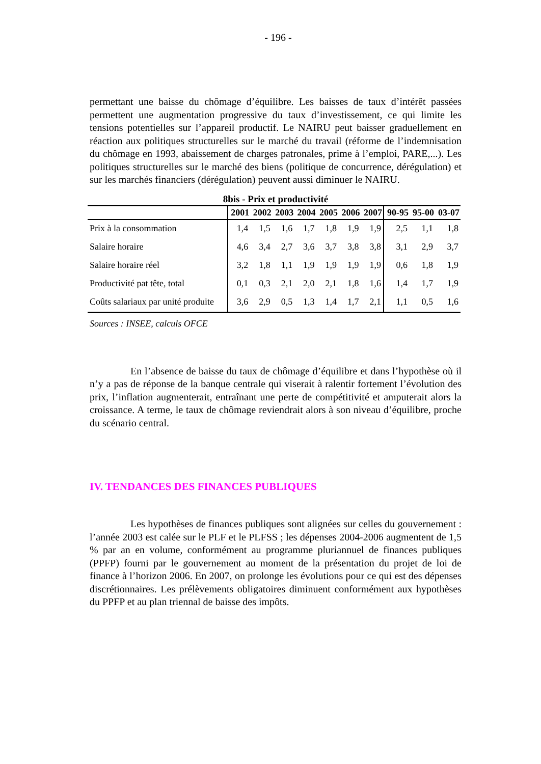- 196 -
permettant une baisse du chômage d’équilibre. Les baisses de taux d’intérêt passées permettent une augmentation progressive du taux d’investissement, ce qui limite les tensions potentielles sur l’appareil productif. Le NAIRU peut baisser graduellement en réaction aux politiques structurelles sur le marché du travail (réforme de l’indemnisation du chômage en 1993, abaissement de charges patronales, prime à l’emploi, PARE,...). Les politiques structurelles sur le marché des biens (politique de concurrence, dérégulation) et sur les marchés financiers (dérégulation) peuvent aussi diminuer le NAIRU.
8bis - Prix et productivité
| | 2001 | 2002 | 2003 | 2004 | 2005 | 2006 | 2007 | 90-95 | 95-00 | 03-07 |
| --- | --- | --- | --- | --- | --- | --- | --- | --- | --- | --- |
| Prix à la consommation | 1,4 | 1,5 | 1,6 | 1,7 | 1,8 | 1,9 | 1,9 | 2,5 | 1,1 | 1,8 |
| Salaire horaire | 4,6 | 3,4 | 2,7 | 3,6 | 3,7 | 3,8 | 3,8 | 3,1 | 2,9 | 3,7 |
| Salaire horaire réel | 3,2 | 1,8 | 1,1 | 1,9 | 1,9 | 1,9 | 1,9 | 0,6 | 1,8 | 1,9 |
| Productivité pat tête, total | 0,1 | 0,3 | 2,1 | 2,0 | 2,1 | 1,8 | 1,6 | 1,4 | 1,7 | 1,9 |
| Coûts salariaux par unité produite | 3,6 | 2,9 | 0,5 | 1,3 | 1,4 | 1,7 | 2,1 | 1,1 | 0,5 | 1,6 |
Sources : INSEE, calculs OFCE
En l’absence de baisse du taux de chômage d’équilibre et dans l’hypothèse où il n’y a pas de réponse de la banque centrale qui viserait à ralentir fortement l’évolution des prix, l’inflation augmenterait, entraînant une perte de compétitivité et amputerait alors la croissance. A terme, le taux de chômage reviendrait alors à son niveau d’équilibre, proche du scénario central.
IV. TENDANCES DES FINANCES PUBLIQUES
Les hypothèses de finances publiques sont alignées sur celles du gouvernement : l’année 2003 est calée sur le PLF et le PLFSS ; les dépenses 2004-2006 augmentent de 1,5 % par an en volume, conformément au programme pluriannuel de finances publiques (PPFP) fourni par le gouvernement au moment de la présentation du projet de loi de finance à l’horizon 2006. En 2007, on prolonge les évolutions pour ce qui est des dépenses discrétionnaires. Les prélèvements obligatoires diminuent conformément aux hypothèses du PPFP et au plan triennal de baisse des impôts.